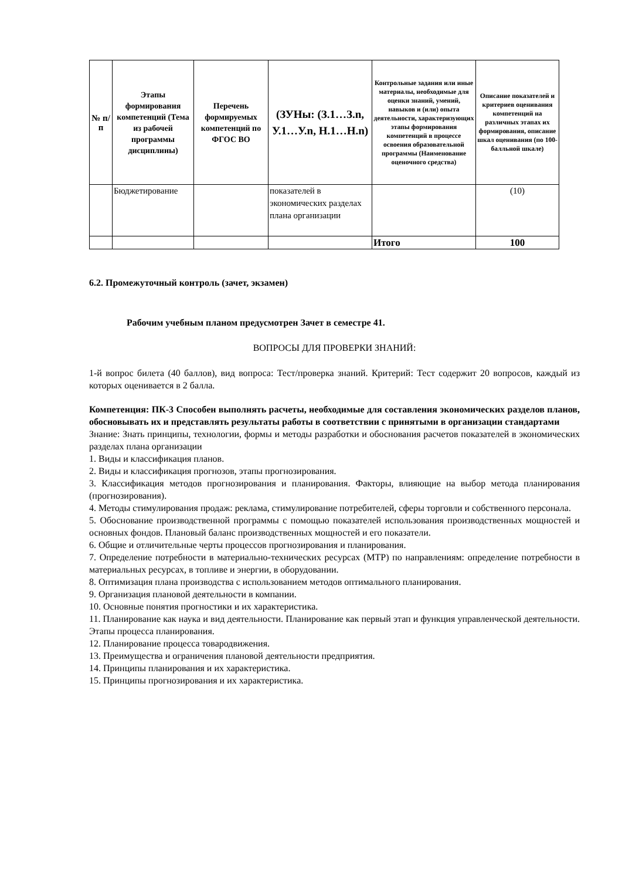| № п/п | Этапы формирования компетенций (Тема из рабочей программы дисциплины) | Перечень формируемых компетенций по ФГОС ВО | (ЗУНы: (З.1…З.n, У.1…У.n, Н.1…Н.n) | Контрольные задания или иные материалы, необходимые для оценки знаний, умений, навыков и (или) опыта деятельности, характеризующих этапы формирования компетенций в процессе освоения образовательной программы (Наименование оценочного средства) | Описание показателей и критериев оценивания компетенций на различных этапах их формирования, описание шкал оценивания (по 100-балльной шкале) |
| --- | --- | --- | --- | --- | --- |
| | Бюджетирование | | показателей в экономических разделах плана организации | | (10) |
| | | | | Итого | 100 |
6.2. Промежуточный контроль (зачет, экзамен)
Рабочим учебным планом предусмотрен Зачет в семестре 41.
ВОПРОСЫ ДЛЯ ПРОВЕРКИ ЗНАНИЙ:
1-й вопрос билета (40 баллов), вид вопроса: Тест/проверка знаний. Критерий: Тест содержит 20 вопросов, каждый из которых оценивается в 2 балла.
Компетенция: ПК-3 Способен выполнять расчеты, необходимые для составления экономических разделов планов, обосновывать их и представлять результаты работы в соответствии с принятыми в организации стандартами
Знание: Знать принципы, технологии, формы и методы разработки и обоснования расчетов показателей в экономических разделах плана организации
1. Виды и классификация планов.
2. Виды и классификация прогнозов, этапы прогнозирования.
3. Классификация методов прогнозирования и планирования. Факторы, влияющие на выбор метода планирования (прогнозирования).
4. Методы стимулирования продаж: реклама, стимулирование потребителей, сферы торговли и собственного персонала.
5. Обоснование производственной программы с помощью показателей использования производственных мощностей и основных фондов. Плановый баланс производственных мощностей и его показатели.
6. Общие и отличительные черты процессов прогнозирования и планирования.
7. Определение потребности в материально-технических ресурсах (МТР) по направлениям: определение потребности в материальных ресурсах, в топливе и энергии, в оборудовании.
8. Оптимизация плана производства с использованием методов оптимального планирования.
9. Организация плановой деятельности в компании.
10. Основные понятия прогностики и их характеристика.
11. Планирование как наука и вид деятельности. Планирование как первый этап и функция управленческой деятельности. Этапы процесса планирования.
12. Планирование процесса товародвижения.
13. Преимущества и ограничения плановой деятельности предприятия.
14. Принципы планирования и их характеристика.
15. Принципы прогнозирования и их характеристика.